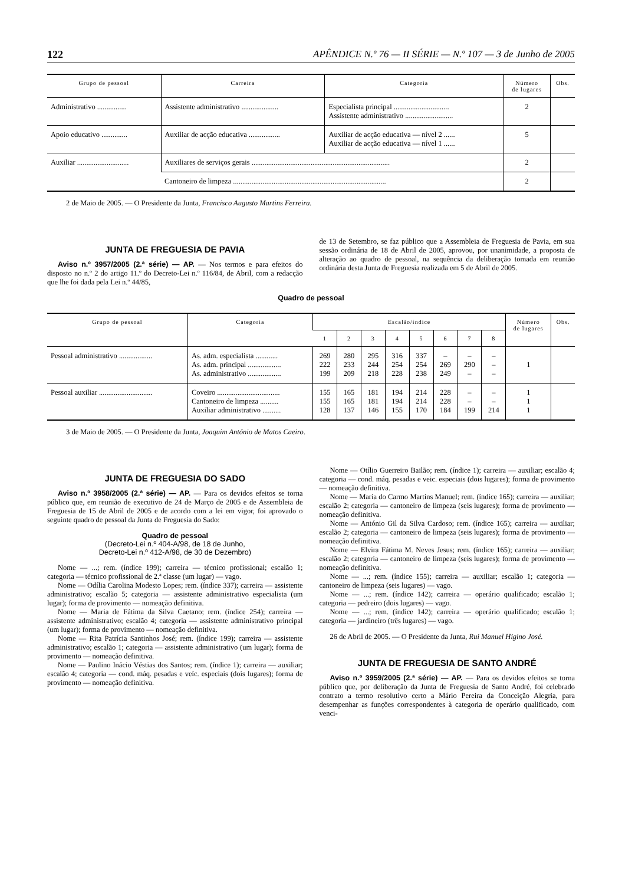122 APÊNDICE N.º 76 — II SÉRIE — N.º 107 — 3 de Junho de 2005
| Grupo de pessoal | Carreira | Categoria | Número de lugares | Obs. |
| --- | --- | --- | --- | --- |
| Administrativo ................ | Assistente administrativo .................... | Especialista principal .............................. Assistente administrativo .......................... | 2 | |
| Apoio educativo .............. | Auxiliar de acção educativa ................. | Auxiliar de acção educativa — nível 2 ...... Auxiliar de acção educativa — nível 1 ...... | 5 | |
| Auxiliar ............................ | Auxiliares de serviços gerais ........................................................................... | | 2 | |
| | Cantoneiro de limpeza ................................................................................... | | 2 | |
2 de Maio de 2005. — O Presidente da Junta, Francisco Augusto Martins Ferreira.
JUNTA DE FREGUESIA DE PAVIA
Aviso n.º 3957/2005 (2.ª série) — AP. — Nos termos e para efeitos do disposto no n.º 2 do artigo 11.º do Decreto-Lei n.º 116/84, de Abril, com a redacção que lhe foi dada pela Lei n.º 44/85,
de 13 de Setembro, se faz público que a Assembleia de Freguesia de Pavia, em sua sessão ordinária de 18 de Abril de 2005, aprovou, por unanimidade, a proposta de alteração ao quadro de pessoal, na sequência da deliberação tomada em reunião ordinária desta Junta de Freguesia realizada em 5 de Abril de 2005.
Quadro de pessoal
| Grupo de pessoal | Categoria | Escalão/índice | | | | | | | | Número de lugares | Obs. |
| --- | --- | --- | --- | --- | --- | --- | --- | --- | --- | --- | --- |
| | | 1 | 2 | 3 | 4 | 5 | 6 | 7 | 8 | | |
| Pessoal administrativo .................. | As. adm. especialista ............ As. adm. principal .................. As. administrativo .................. | 269 222 199 | 280 233 209 | 295 244 218 | 316 254 228 | 337 254 238 | – 269 249 | – 290 – | – – – | 1 | |
| Pessoal auxiliar ............................. | Coveiro .................................. Cantoneiro de limpeza .......... Auxiliar administrativo .......... | 155 155 128 | 165 165 137 | 181 181 146 | 194 194 155 | 214 214 170 | 228 228 184 | – – 199 | – – 214 | 1 1 1 | |
3 de Maio de 2005. — O Presidente da Junta, Joaquim António de Matos Caeiro.
JUNTA DE FREGUESIA DO SADO
Aviso n.º 3958/2005 (2.ª série) — AP. — Para os devidos efeitos se torna público que, em reunião de executivo de 24 de Março de 2005 e de Assembleia de Freguesia de 15 de Abril de 2005 e de acordo com a lei em vigor, foi aprovado o seguinte quadro de pessoal da Junta de Freguesia do Sado:
Quadro de pessoal
(Decreto-Lei n.º 404-A/98, de 18 de Junho,
Decreto-Lei n.º 412-A/98, de 30 de Dezembro)
Nome — ...; rem. (índice 199); carreira — técnico profissional; escalão 1; categoria — técnico profissional de 2.ª classe (um lugar) — vago.
Nome — Odília Carolina Modesto Lopes; rem. (índice 337); carreira — assistente administrativo; escalão 5; categoria — assistente administrativo especialista (um lugar); forma de provimento — nomeação definitiva.
Nome — Maria de Fátima da Silva Caetano; rem. (índice 254); carreira — assistente administrativo; escalão 4; categoria — assistente administrativo principal (um lugar); forma de provimento — nomeação definitiva.
Nome — Rita Patrícia Santinhos José; rem. (índice 199); carreira — assistente administrativo; escalão 1; categoria — assistente administrativo (um lugar); forma de provimento — nomeação definitiva.
Nome — Paulino Inácio Véstias dos Santos; rem. (índice 1); carreira — auxiliar; escalão 4; categoria — cond. máq. pesadas e veíc. especiais (dois lugares); forma de provimento — nomeação definitiva.
Nome — Otílio Guerreiro Bailão; rem. (índice 1); carreira — auxiliar; escalão 4; categoria — cond. máq. pesadas e veic. especiais (dois lugares); forma de provimento — nomeação definitiva.
Nome — Maria do Carmo Martins Manuel; rem. (índice 165); carreira — auxiliar; escalão 2; categoria — cantoneiro de limpeza (seis lugares); forma de provimento — nomeação definitiva.
Nome — António Gil da Silva Cardoso; rem. (índice 165); carreira — auxiliar; escalão 2; categoria — cantoneiro de limpeza (seis lugares); forma de provimento — nomeação definitiva.
Nome — Elvira Fátima M. Neves Jesus; rem. (índice 165); carreira — auxiliar; escalão 2; categoria — cantoneiro de limpeza (seis lugares); forma de provimento — nomeação definitiva.
Nome — ...; rem. (índice 155); carreira — auxiliar; escalão 1; categoria — cantoneiro de limpeza (seis lugares) — vago.
Nome — ...; rem. (índice 142); carreira — operário qualificado; escalão 1; categoria — pedreiro (dois lugares) — vago.
Nome — ...; rem. (índice 142); carreira — operário qualificado; escalão 1; categoria — jardineiro (três lugares) — vago.
26 de Abril de 2005. — O Presidente da Junta, Rui Manuel Higino José.
JUNTA DE FREGUESIA DE SANTO ANDRÉ
Aviso n.º 3959/2005 (2.ª série) — AP. — Para os devidos efeitos se torna público que, por deliberação da Junta de Freguesia de Santo André, foi celebrado contrato a termo resolutivo certo a Mário Pereira da Conceição Alegria, para desempenhar as funções correspondentes à categoria de operário qualificado, com venci-